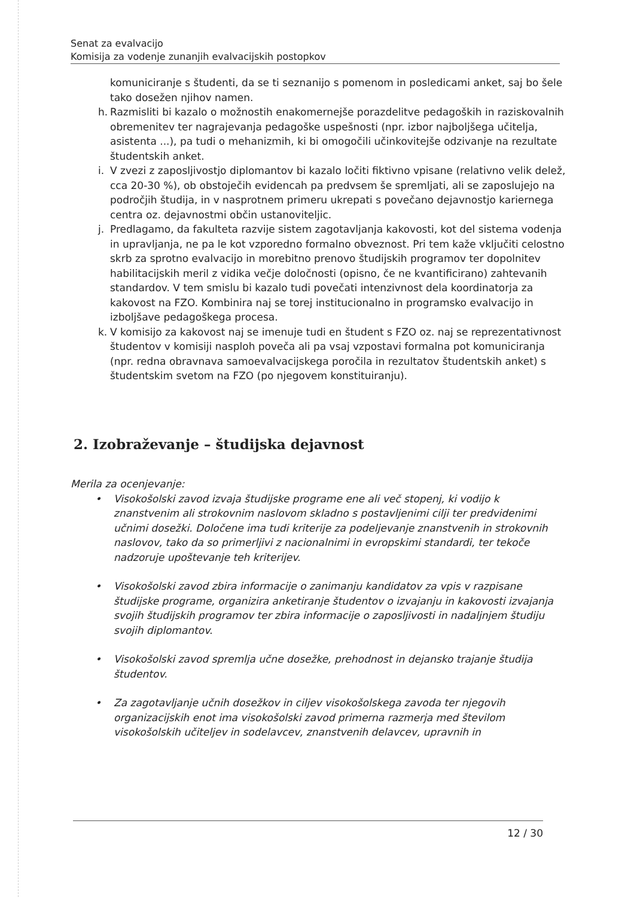Senat za evalvacijo
Komisija za vodenje zunanjih evalvacijskih postopkov
komuniciranje s študenti, da se ti seznanijo s pomenom in posledicami anket, saj bo šele tako dosežen njihov namen.
h. Razmisliti bi kazalo o možnostih enakomernejše porazdelitve pedagoških in raziskovalnih obremenitev ter nagrajevanja pedagoške uspešnosti (npr. izbor najboljšega učitelja, asistenta ...), pa tudi o mehanizmih, ki bi omogočili učinkovitejše odzivanje na rezultate študentskih anket.
i. V zvezi z zaposljivostjo diplomantov bi kazalo ločiti fiktivno vpisane (relativno velik delež, cca 20-30 %), ob obstoječih evidencah pa predvsem še spremljati, ali se zaposlujejo na področjih študija, in v nasprotnem primeru ukrepati s povečano dejavnostjo kariernega centra oz. dejavnostmi občin ustanoviteljic.
j. Predlagamo, da fakulteta razvije sistem zagotavljanja kakovosti, kot del sistema vodenja in upravljanja, ne pa le kot vzporedno formalno obveznost. Pri tem kaže vključiti celostno skrb za sprotno evalvacijo in morebitno prenovo študijskih programov ter dopolnitev habilitacijskih meril z vidika večje določnosti (opisno, če ne kvantificirano) zahtevanih standardov. V tem smislu bi kazalo tudi povečati intenzivnost dela koordinatorja za kakovost na FZO. Kombinira naj se torej institucionalno in programsko evalvacijo in izboljšave pedagoškega procesa.
k. V komisijo za kakovost naj se imenuje tudi en študent s FZO oz. naj se reprezentativnost študentov v komisiji nasploh poveča ali pa vsaj vzpostavi formalna pot komuniciranja (npr. redna obravnava samoevalvacijskega poročila in rezultatov študentskih anket) s študentskim svetom na FZO (po njegovem konstituiranju).
2. Izobraževanje – študijska dejavnost
Merila za ocenjevanje:
• Visokošolski zavod izvaja študijske programe ene ali več stopenj, ki vodijo k znanstvenim ali strokovnim naslovom skladno s postavljenimi cilji ter predvidenimi učnimi dosežki. Določene ima tudi kriterije za podeljevanje znanstvenih in strokovnih naslovov, tako da so primerljivi z nacionalnimi in evropskimi standardi, ter tekoče nadzoruje upoštevanje teh kriterijev.
• Visokošolski zavod zbira informacije o zanimanju kandidatov za vpis v razpisane študijske programe, organizira anketiranje študentov o izvajanju in kakovosti izvajanja svojih študijskih programov ter zbira informacije o zaposljivosti in nadaljnjem študiju svojih diplomantov.
• Visokošolski zavod spremlja učne dosežke, prehodnost in dejansko trajanje študija študentov.
• Za zagotavljanje učnih dosežkov in ciljev visokošolskega zavoda ter njegovih organizacijskih enot ima visokošolski zavod primerna razmerja med številom visokošolskih učiteljev in sodelavcev, znanstvenih delavcev, upravnih in
12 / 30